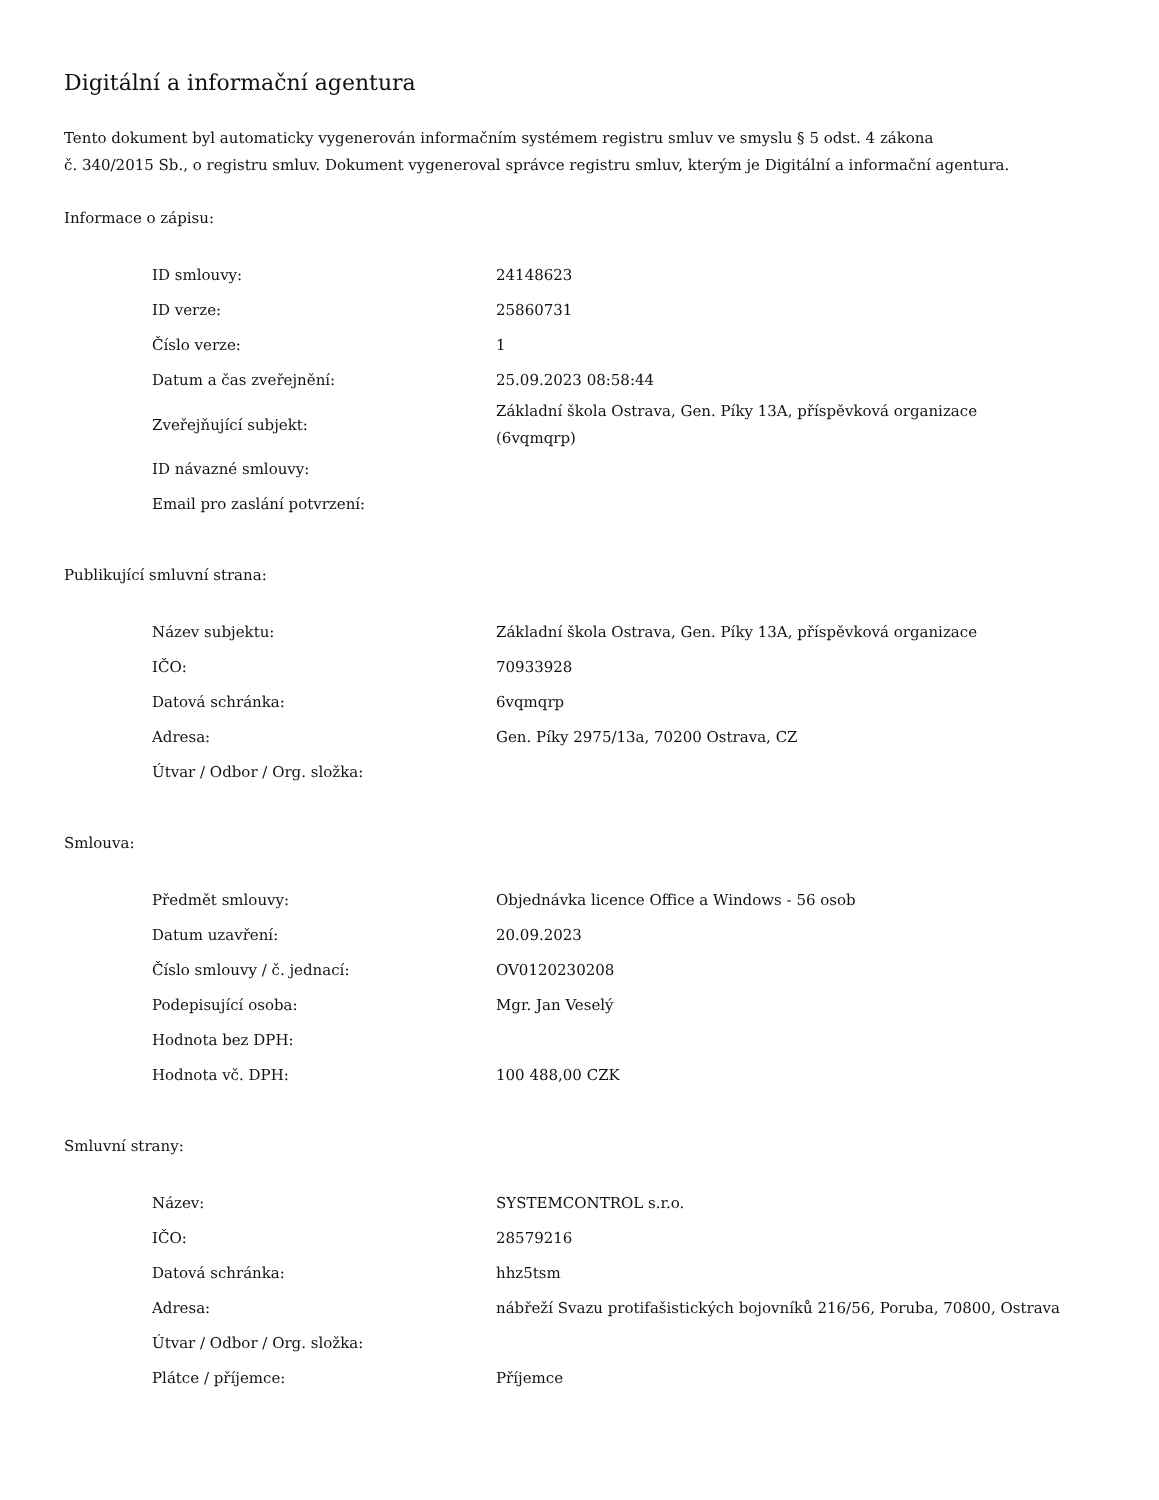Digitální a informační agentura
Tento dokument byl automaticky vygenerován informačním systémem registru smluv ve smyslu § 5 odst. 4 zákona
č. 340/2015 Sb., o registru smluv. Dokument vygeneroval správce registru smluv, kterým je Digitální a informační agentura.
Informace o zápisu:
| ID smlouvy: | 24148623 |
| ID verze: | 25860731 |
| Číslo verze: | 1 |
| Datum a čas zveřejnění: | 25.09.2023 08:58:44 |
| Zveřejňující subjekt: | Základní škola Ostrava, Gen. Píky 13A, příspěvková organizace (6vqmqrp) |
| ID návazné smlouvy: | |
| Email pro zaslání potvrzení: | |
Publikující smluvní strana:
| Název subjektu: | Základní škola Ostrava, Gen. Píky 13A, příspěvková organizace |
| IČO: | 70933928 |
| Datová schránka: | 6vqmqrp |
| Adresa: | Gen. Píky 2975/13a, 70200 Ostrava, CZ |
| Útvar / Odbor / Org. složka: | |
Smlouva:
| Předmět smlouvy: | Objednávka licence Office a Windows - 56 osob |
| Datum uzavření: | 20.09.2023 |
| Číslo smlouvy / č. jednací: | OV0120230208 |
| Podepisující osoba: | Mgr. Jan Veselý |
| Hodnota bez DPH: | |
| Hodnota vč. DPH: | 100 488,00 CZK |
Smluvní strany:
| Název: | SYSTEMCONTROL s.r.o. |
| IČO: | 28579216 |
| Datová schránka: | hhz5tsm |
| Adresa: | nábřeží Svazu protifašistických bojovníků 216/56, Poruba, 70800, Ostrava |
| Útvar / Odbor / Org. složka: | |
| Plátce / příjemce: | Příjemce |